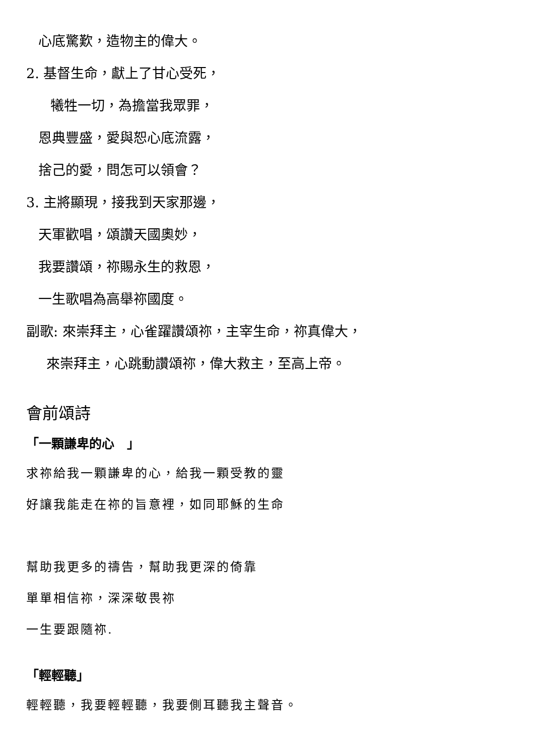心底驚歎，造物主的偉大。
2. 基督生命，獻上了甘心受死，
犧牲一切，為擔當我眾罪，
恩典豐盛，愛與恕心底流露，
捨己的愛，問怎可以領會？
3. 主將顯現，接我到天家那邊，
天軍歡唱，頌讚天國奧妙，
我要讚頌，祢賜永生的救恩，
一生歌唱為高舉祢國度。
副歌: 來崇拜主，心雀躍讚頌祢，主宰生命，祢真偉大，
來崇拜主，心跳動讚頌祢，偉大救主，至高上帝。
會前頌詩
「一顆謙卑的心　」
求祢給我一顆謙卑的心，給我一顆受教的靈
好讓我能走在祢的旨意裡，如同耶穌的生命
幫助我更多的禱告，幫助我更深的倚靠
單單相信祢，深深敬畏祢
一生要跟隨祢.
「輕輕聽」
輕輕聽，我要輕輕聽，我要側耳聽我主聲音。